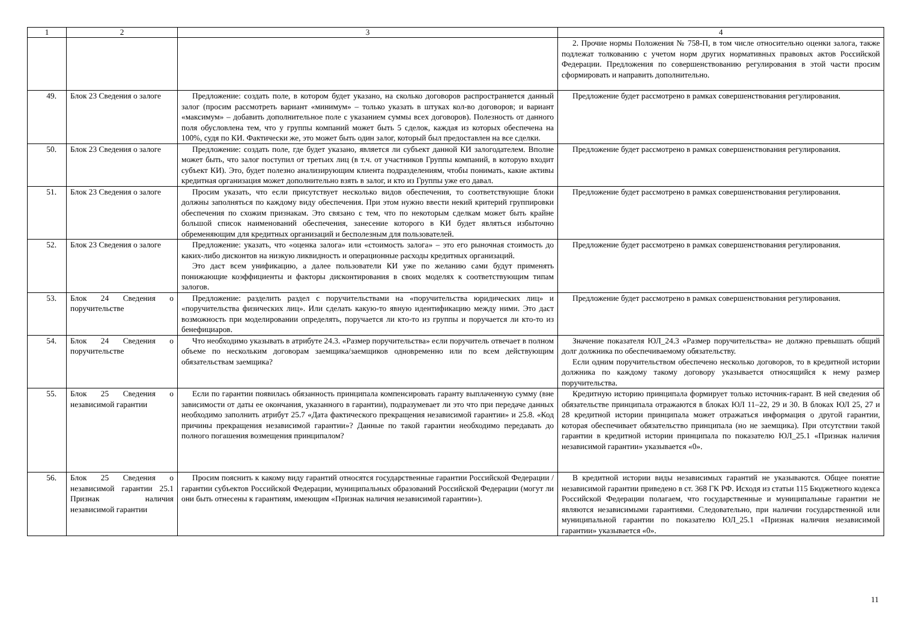| 1 | 2 | 3 | 4 |
| --- | --- | --- | --- |
| | | | 2. Прочие нормы Положения № 758-П, в том числе относительно оценки залога, также подлежат толкованию с учетом норм других нормативных правовых актов Российской Федерации. Предложения по совершенствованию регулирования в этой части просим сформировать и направить дополнительно. |
| 49. | Блок 23 Сведения о залоге | Предложение: создать поле, в котором будет указано, на сколько договоров распространяется данный залог (просим рассмотреть вариант «минимум» – только указать в штуках кол-во договоров; и вариант «максимум» – добавить дополнительное поле с указанием суммы всех договоров). Полезность от данного поля обусловлена тем, что у группы компаний может быть 5 сделок, каждая из которых обеспечена на 100%, судя по КИ. Фактически же, это может быть один залог, который был предоставлен на все сделки. | Предложение будет рассмотрено в рамках совершенствования регулирования. |
| 50. | Блок 23 Сведения о залоге | Предложение: создать поле, где будет указано, является ли субъект данной КИ залогодателем. Вполне может быть, что залог поступил от третьих лиц (в т.ч. от участников Группы компаний, в которую входит субъект КИ). Это, будет полезно анализирующим клиента подразделениям, чтобы понимать, какие активы кредитная организация может дополнительно взять в залог, и кто из Группы уже его давал. | Предложение будет рассмотрено в рамках совершенствования регулирования. |
| 51. | Блок 23 Сведения о залоге | Просим указать, что если присутствует несколько видов обеспечения, то соответствующие блоки должны заполняться по каждому виду обеспечения. При этом нужно ввести некий критерий группировки обеспечения по схожим признакам. Это связано с тем, что по некоторым сделкам может быть крайне большой список наименований обеспечения, занесение которого в КИ будет являться избыточно обременяющим для кредитных организаций и бесполезным для пользователей. | Предложение будет рассмотрено в рамках совершенствования регулирования. |
| 52. | Блок 23 Сведения о залоге | Предложение: указать, что «оценка залога» или «стоимость залога» – это его рыночная стоимость до каких-либо дисконтов на низкую ликвидность и операционные расходы кредитных организаций. Это даст всем унификацию, а далее пользователи КИ уже по желанию сами будут применять понижающие коэффициенты и факторы дисконтирования в своих моделях к соответствующим типам залогов. | Предложение будет рассмотрено в рамках совершенствования регулирования. |
| 53. | Блок 24 Сведения о поручительстве | Предложение: разделить раздел с поручительствами на «поручительства юридических лиц» и «поручительства физических лиц». Или сделать какую-то явную идентификацию между ними. Это даст возможность при моделировании определять, поручается ли кто-то из группы и поручается ли кто-то из бенефициаров. | Предложение будет рассмотрено в рамках совершенствования регулирования. |
| 54. | Блок 24 Сведения о поручительстве | Что необходимо указывать в атрибуте 24.3. «Размер поручительства» если поручитель отвечает в полном объеме по нескольким договорам заемщика/заемщиков одновременно или по всем действующим обязательствам заемщика? | Значение показателя ЮЛ_24.3 «Размер поручительства» не должно превышать общий долг должника по обеспечиваемому обязательству. Если одним поручительством обеспечено несколько договоров, то в кредитной истории должника по каждому такому договору указывается относящийся к нему размер поручительства. |
| 55. | Блок 25 Сведения о независимой гарантии | Если по гарантии появилась обязанность принципала компенсировать гаранту выплаченную сумму (вне зависимости от даты ее окончания, указанного в гарантии), подразумевает ли это что при передаче данных необходимо заполнить атрибут 25.7 «Дата фактического прекращения независимой гарантии» и 25.8. «Код причины прекращения независимой гарантии»? Данные по такой гарантии необходимо передавать до полного погашения возмещения принципалом? | Кредитную историю принципала формирует только источник-гарант. В ней сведения об обязательстве принципала отражаются в блоках ЮЛ 11–22, 29 и 30. В блоках ЮЛ 25, 27 и 28 кредитной истории принципала может отражаться информация о другой гарантии, которая обеспечивает обязательство принципала (но не заемщика). При отсутствии такой гарантии в кредитной истории принципала по показателю ЮЛ_25.1 «Признак наличия независимой гарантии» указывается «0». |
| 56. | Блок 25 Сведения о независимой гарантии 25.1 Признак наличия независимой гарантии | Просим пояснить к какому виду гарантий относятся государственные гарантии Российской Федерации / гарантии субъектов Российской Федерации, муниципальных образований Российской Федерации (могут ли они быть отнесены к гарантиям, имеющим «Признак наличия независимой гарантии»). | В кредитной истории виды независимых гарантий не указываются. Общее понятие независимой гарантии приведено в ст. 368 ГК РФ. Исходя из статьи 115 Бюджетного кодекса Российской Федерации полагаем, что государственные и муниципальные гарантии не являются независимыми гарантиями. Следовательно, при наличии государственной или муниципальной гарантии по показателю ЮЛ_25.1 «Признак наличия независимой гарантии» указывается «0». |
11